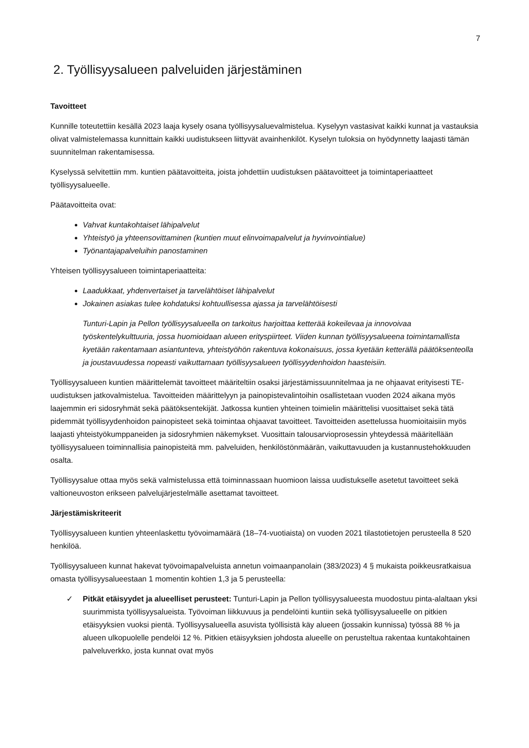7
2. Työllisyysalueen palveluiden järjestäminen
Tavoitteet
Kunnille toteutettiin kesällä 2023 laaja kysely osana työllisyysaluevalmistelua. Kyselyyn vastasivat kaikki kunnat ja vastauksia olivat valmistelemassa kunnittain kaikki uudistukseen liittyvät avainhenkilöt. Kyselyn tuloksia on hyödynnetty laajasti tämän suunnitelman rakentamisessa.
Kyselyssä selvitettiin mm. kuntien päätavoitteita, joista johdettiin uudistuksen päätavoitteet ja toimintaperiaatteet työllisyysalueelle.
Päätavoitteita ovat:
Vahvat kuntakohtaiset lähipalvelut
Yhteistyö ja yhteensovittaminen (kuntien muut elinvoimapalvelut ja hyvinvointialue)
Työnantajapalveluihin panostaminen
Yhteisen työllisyysalueen toimintaperiaatteita:
Laadukkaat, yhdenvertaiset ja tarvelähtöiset lähipalvelut
Jokainen asiakas tulee kohdatuksi kohtuullisessa ajassa ja tarvelähtöisesti
Tunturi-Lapin ja Pellon työllisyysalueella on tarkoitus harjoittaa ketterää kokeilevaa ja innovoivaa työskentelykulttuuria, jossa huomioidaan alueen erityspiirteet. Viiden kunnan työllisyysalueena toimintamallista kyetään rakentamaan asiantunteva, yhteistyöhön rakentuva kokonaisuus, jossa kyetään ketterällä päätöksenteolla ja joustavuudessa nopeasti vaikuttamaan työllisyysalueen työllisyydenhoidon haasteisiin.
Työllisyysalueen kuntien määrittelemät tavoitteet määriteltiin osaksi järjestämissuunnitelmaa ja ne ohjaavat erityisesti TE-uudistuksen jatkovalmistelua. Tavoitteiden määrittelyyn ja painopistevalintoihin osallistetaan vuoden 2024 aikana myös laajemmin eri sidosryhmät sekä päätöksentekijät. Jatkossa kuntien yhteinen toimielin määrittelisi vuosittaiset sekä tätä pidemmät työllisyydenhoidon painopisteet sekä toimintaa ohjaavat tavoitteet. Tavoitteiden asettelussa huomioitaisiin myös laajasti yhteistyökumppaneiden ja sidosryhmien näkemykset. Vuosittain talousarvioprosessin yhteydessä määritellään työllisyysalueen toiminnallisia painopisteitä mm. palveluiden, henkilöstönmäärän, vaikuttavuuden ja kustannustehokkuuden osalta.
Työllisyysalue ottaa myös sekä valmistelussa että toiminnassaan huomioon laissa uudistukselle asetetut tavoitteet sekä valtioneuvoston erikseen palvelujärjestelmälle asettamat tavoitteet.
Järjestämiskriteerit
Työllisyysalueen kuntien yhteenlaskettu työvoimamäärä (18–74-vuotiaista) on vuoden 2021 tilastotietojen perusteella 8 520 henkilöä.
Työllisyysalueen kunnat hakevat työvoimapalveluista annetun voimaanpanolain (383/2023) 4 § mukaista poikkeusratkaisua omasta työllisyysalueestaan 1 momentin kohtien 1,3 ja 5 perusteella:
✓ Pitkät etäisyydet ja alueelliset perusteet: Tunturi-Lapin ja Pellon työllisyysalueesta muodostuu pinta-alaltaan yksi suurimmista työllisyysalueista. Työvoiman liikkuvuus ja pendelöinti kuntiin sekä työllisyysalueelle on pitkien etäisyyksien vuoksi pientä. Työllisyysalueella asuvista työllisistä käy alueen (jossakin kunnissa) työssä 88 % ja alueen ulkopuolelle pendelöi 12 %. Pitkien etäisyyksien johdosta alueelle on perusteltua rakentaa kuntakohtainen palveluverkko, josta kunnat ovat myös